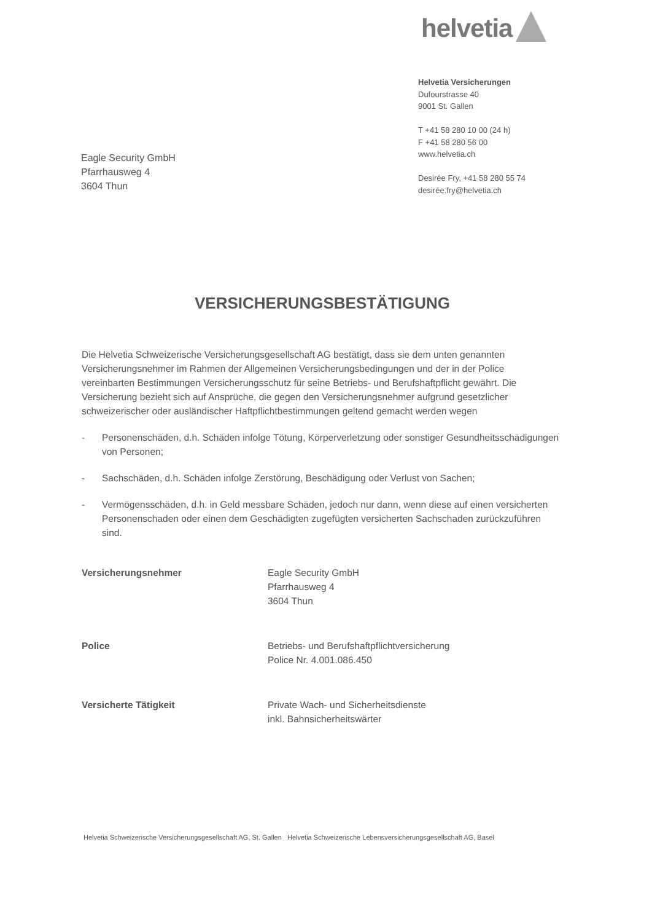helvetia
Helvetia Versicherungen
Dufourstrasse 40
9001 St. Gallen
T +41 58 280 10 00 (24 h)
F +41 58 280 56 00
www.helvetia.ch
Desirée Fry, +41 58 280 55 74
desirée.fry@helvetia.ch
Eagle Security GmbH
Pfarrhausweg 4
3604 Thun
VERSICHERUNGSBESTÄTIGUNG
Die Helvetia Schweizerische Versicherungsgesellschaft AG bestätigt, dass sie dem unten genannten Versicherungsnehmer im Rahmen der Allgemeinen Versicherungsbedingungen und der in der Police vereinbarten Bestimmungen Versicherungsschutz für seine Betriebs- und Berufshaftpflicht gewährt. Die Versicherung bezieht sich auf Ansprüche, die gegen den Versicherungsnehmer aufgrund gesetzlicher schweizerischer oder ausländischer Haftpflichtbestimmungen geltend gemacht werden wegen
- Personenschäden, d.h. Schäden infolge Tötung, Körperverletzung oder sonstiger Gesundheitsschädigungen von Personen;
- Sachschäden, d.h. Schäden infolge Zerstörung, Beschädigung oder Verlust von Sachen;
- Vermögensschäden, d.h. in Geld messbare Schäden, jedoch nur dann, wenn diese auf einen versicherten Personenschaden oder einen dem Geschädigten zugefügten versicherten Sachschaden zurückzuführen sind.
Versicherungsnehmer Eagle Security GmbH
Pfarrhausweg 4
3604 Thun
Police Betriebs- und Berufshaftpflichtversicherung
Police Nr. 4.001.086.450
Versicherte Tätigkeit Private Wach- und Sicherheitsdienste
inkl. Bahnsicherheitswärter
Helvetia Schweizerische Versicherungsgesellschaft AG, St. Gallen Helvetia Schweizerische Lebensversicherungsgesellschaft AG, Basel